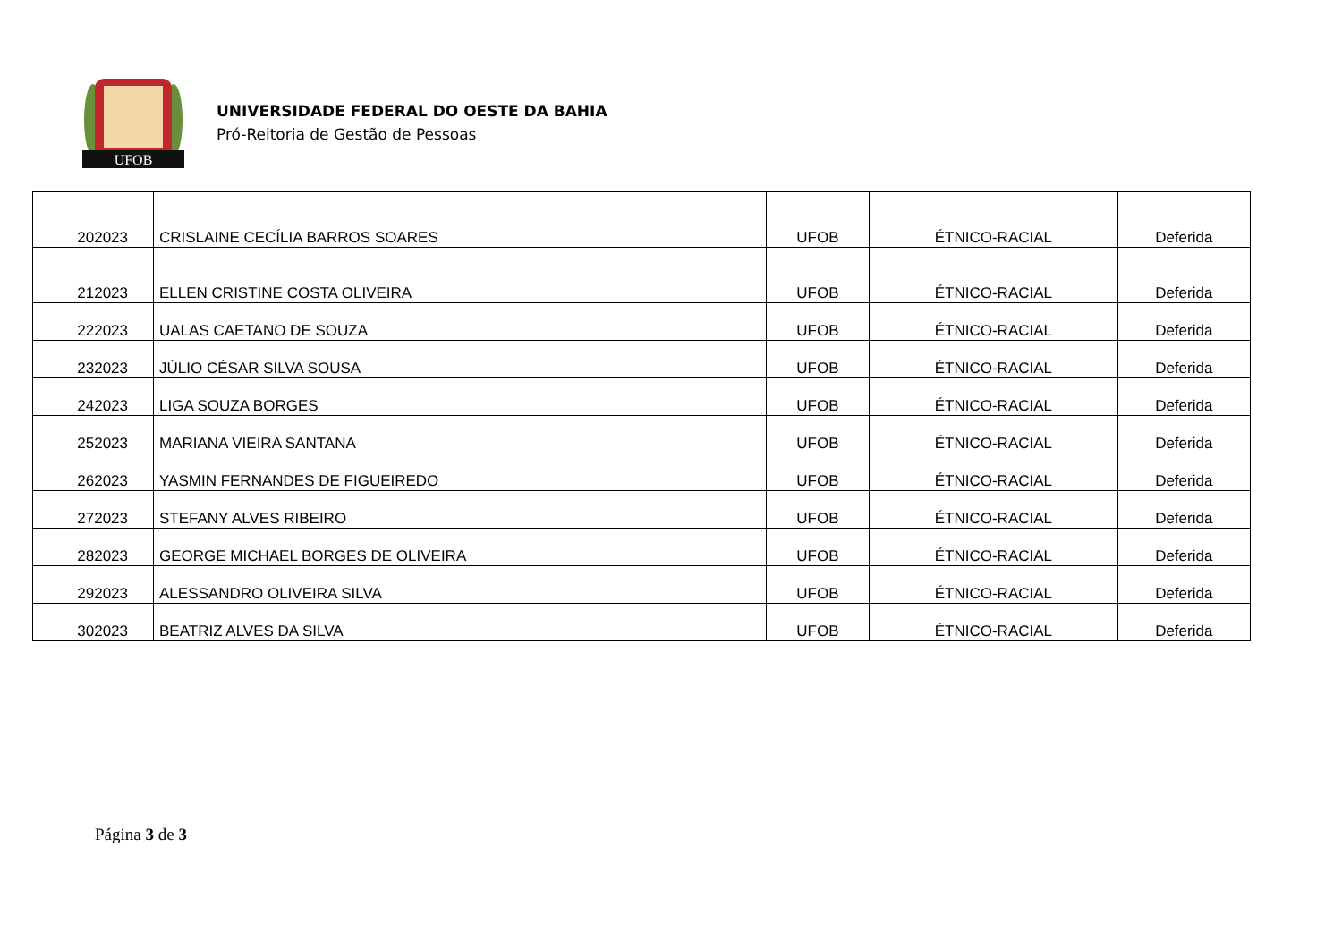UFOB
UNIVERSIDADE FEDERAL DO OESTE DA BAHIA
Pró-Reitoria de Gestão de Pessoas
| 202023 | CRISLAINE CECÍLIA BARROS SOARES | UFOB | ÉTNICO-RACIAL | Deferida |
| 212023 | ELLEN CRISTINE COSTA OLIVEIRA | UFOB | ÉTNICO-RACIAL | Deferida |
| 222023 | UALAS CAETANO DE SOUZA | UFOB | ÉTNICO-RACIAL | Deferida |
| 232023 | JÚLIO CÉSAR SILVA SOUSA | UFOB | ÉTNICO-RACIAL | Deferida |
| 242023 | LIGA SOUZA BORGES | UFOB | ÉTNICO-RACIAL | Deferida |
| 252023 | MARIANA VIEIRA SANTANA | UFOB | ÉTNICO-RACIAL | Deferida |
| 262023 | YASMIN FERNANDES DE FIGUEIREDO | UFOB | ÉTNICO-RACIAL | Deferida |
| 272023 | STEFANY ALVES RIBEIRO | UFOB | ÉTNICO-RACIAL | Deferida |
| 282023 | GEORGE MICHAEL BORGES DE OLIVEIRA | UFOB | ÉTNICO-RACIAL | Deferida |
| 292023 | ALESSANDRO OLIVEIRA SILVA | UFOB | ÉTNICO-RACIAL | Deferida |
| 302023 | BEATRIZ ALVES DA SILVA | UFOB | ÉTNICO-RACIAL | Deferida |
Página 3 de 3